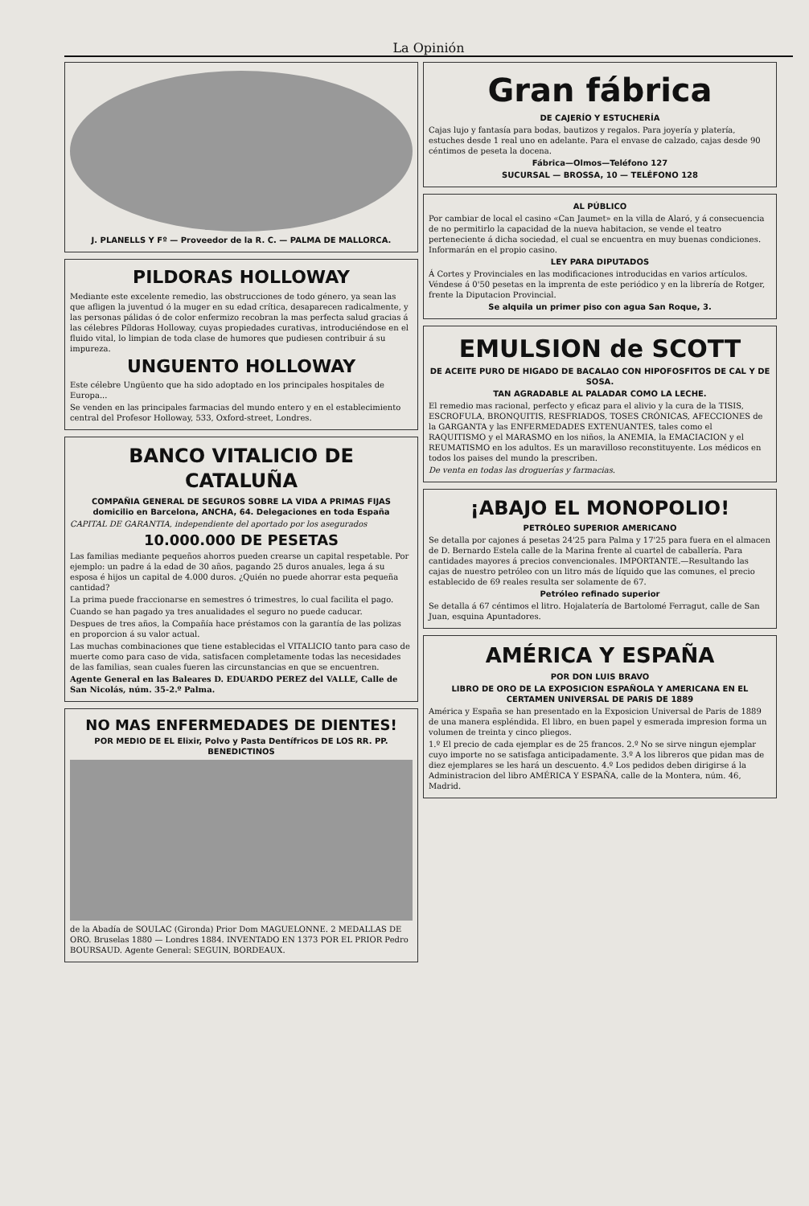La Opinión
J. PLANELLS Y Fº — Proveedor de la R. C. — PALMA DE MALLORCA.
PILDORAS HOLLOWAY
Mediante este excelente remedio, las obstrucciones de todo género, ya sean las que afligen la juventud ó la muger en su edad crítica, desaparecen radicalmente, y las personas pálidas ó de color enfermizo recobran la mas perfecta salud gracias á las célebres Píldoras Holloway, cuyas propiedades curativas, introduciéndose en el fluido vital, lo limpian de toda clase de humores que pudiesen contribuir á su impureza.
UNGUENTO HOLLOWAY
Este célebre Ungüento que ha sido adoptado en los principales hospitales de Europa...
Se venden en las principales farmacias del mundo entero y en el establecimiento central del Profesor Holloway, 533, Oxford-street, Londres.
BANCO VITALICIO DE CATALUÑA
COMPAÑIA GENERAL DE SEGUROS SOBRE LA VIDA A PRIMAS FIJAS domicilio en Barcelona, ANCHA, 64. Delegaciones en toda España
CAPITAL DE GARANTIA, independiente del aportado por los asegurados
10.000.000 DE PESETAS
Las familias mediante pequeños ahorros pueden crearse un capital respetable. Por ejemplo: un padre á la edad de 30 años, pagando 25 duros anuales, lega á su esposa é hijos un capital de 4.000 duros. ¿Quién no puede ahorrar esta pequeña cantidad?
La prima puede fraccionarse en semestres ó trimestres, lo cual facilita el pago.
Cuando se han pagado ya tres anualidades el seguro no puede caducar.
Despues de tres años, la Compañía hace préstamos con la garantía de las polizas en proporcion á su valor actual.
Las muchas combinaciones que tiene establecidas el VITALICIO tanto para caso de muerte como para caso de vida, satisfacen completamente todas las necesidades de las familias, sean cuales fueren las circunstancias en que se encuentren.
Agente General en las Baleares D. EDUARDO PEREZ del VALLE, Calle de San Nicolás, núm. 35-2.º Palma.
NO MAS ENFERMEDADES DE DIENTES!
POR MEDIO DE EL Elixir, Polvo y Pasta Dentífricos DE LOS RR. PP. BENEDICTINOS
de la Abadía de SOULAC (Gironda) Prior Dom MAGUELONNE. 2 MEDALLAS DE ORO. Bruselas 1880 — Londres 1884. INVENTADO EN 1373 POR EL PRIOR Pedro BOURSAUD. Agente General: SEGUIN, BORDEAUX.
Gran fábrica
DE CAJERÍO Y ESTUCHERÍA
Cajas lujo y fantasía para bodas, bautizos y regalos. Para joyería y platería, estuches desde 1 real uno en adelante. Para el envase de calzado, cajas desde 90 céntimos de peseta la docena.
Fábrica—Olmos—Teléfono 127
SUCURSAL — BROSSA, 10 — TELÉFONO 128
AL PÚBLICO
Por cambiar de local el casino «Can Jaumet» en la villa de Alaró, y á consecuencia de no permitirlo la capacidad de la nueva habitacion, se vende el teatro perteneciente á dicha sociedad, el cual se encuentra en muy buenas condiciones. Informarán en el propio casino.
LEY PARA DIPUTADOS
Á Cortes y Provinciales en las modificaciones introducidas en varios artículos. Véndese á 0'50 pesetas en la imprenta de este periódico y en la librería de Rotger, frente la Diputacion Provincial.
Se alquila un primer piso con agua San Roque, 3.
EMULSION de SCOTT
DE ACEITE PURO DE HIGADO DE BACALAO CON HIPOFOSFITOS DE CAL Y DE SOSA.
TAN AGRADABLE AL PALADAR COMO LA LECHE.
El remedio mas racional, perfecto y eficaz para el alivio y la cura de la TISIS, ESCROFULA, BRONQUITIS, RESFRIADOS, TOSES CRÓNICAS, AFECCIONES de la GARGANTA y las ENFERMEDADES EXTENUANTES, tales como el RAQUITISMO y el MARASMO en los niños, la ANEMIA, la EMACIACION y el REUMATISMO en los adultos. Es un maravilloso reconstituyente. Los médicos en todos los paises del mundo la prescriben.
De venta en todas las droguerías y farmacias.
¡ABAJO EL MONOPOLIO!
PETRÓLEO SUPERIOR AMERICANO
Se detalla por cajones á pesetas 24'25 para Palma y 17'25 para fuera en el almacen de D. Bernardo Estela calle de la Marina frente al cuartel de caballería. Para cantidades mayores á precios convencionales. IMPORTANTE.—Resultando las cajas de nuestro petróleo con un litro más de líquido que las comunes, el precio establecido de 69 reales resulta ser solamente de 67.
Petróleo refinado superior
Se detalla á 67 céntimos el litro. Hojalatería de Bartolomé Ferragut, calle de San Juan, esquina Apuntadores.
AMÉRICA Y ESPAÑA
POR DON LUIS BRAVO
LIBRO DE ORO DE LA EXPOSICION ESPAÑOLA Y AMERICANA EN EL CERTAMEN UNIVERSAL DE PARIS DE 1889
América y España se han presentado en la Exposicion Universal de Paris de 1889 de una manera espléndida. El libro, en buen papel y esmerada impresion forma un volumen de treinta y cinco pliegos.
1.º El precio de cada ejemplar es de 25 francos. 2.º No se sirve ningun ejemplar cuyo importe no se satisfaga anticipadamente. 3.º A los libreros que pidan mas de diez ejemplares se les hará un descuento. 4.º Los pedidos deben dirigirse á la Administracion del libro AMÉRICA Y ESPAÑA, calle de la Montera, núm. 46, Madrid.